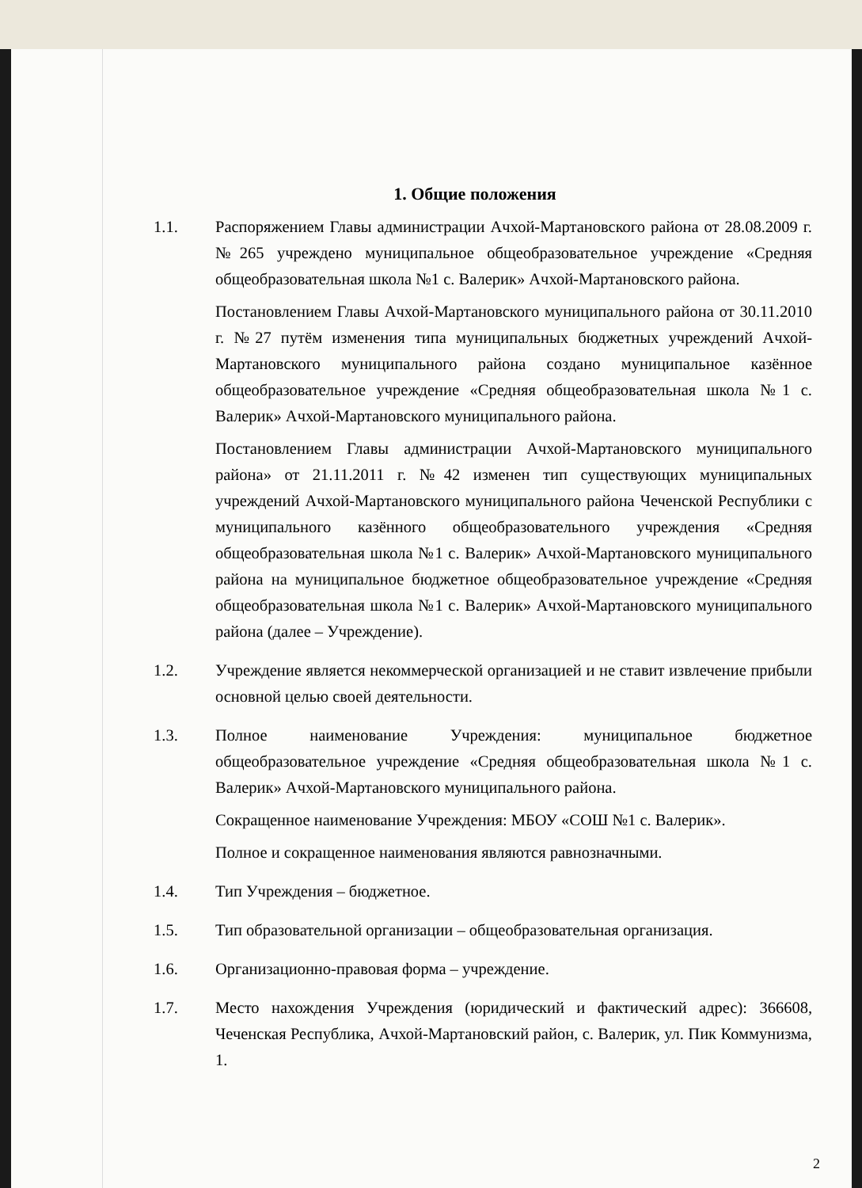1. Общие положения
1.1. Распоряжением Главы администрации Ачхой-Мартановского района от 28.08.2009 г. №265 учреждено муниципальное общеобразовательное учреждение «Средняя общеобразовательная школа №1 с. Валерик» Ачхой-Мартановского района.
Постановлением Главы Ачхой-Мартановского муниципального района от 30.11.2010 г. №27 путём изменения типа муниципальных бюджетных учреждений Ачхой-Мартановского муниципального района создано муниципальное казённое общеобразовательное учреждение «Средняя общеобразовательная школа №1 с. Валерик» Ачхой-Мартановского муниципального района.
Постановлением Главы администрации Ачхой-Мартановского муниципального района» от 21.11.2011 г. №42 изменен тип существующих муниципальных учреждений Ачхой-Мартановского муниципального района Чеченской Республики с муниципального казённого общеобразовательного учреждения «Средняя общеобразовательная школа №1 с. Валерик» Ачхой-Мартановского муниципального района на муниципальное бюджетное общеобразовательное учреждение «Средняя общеобразовательная школа №1 с. Валерик» Ачхой-Мартановского муниципального района (далее – Учреждение).
1.2. Учреждение является некоммерческой организацией и не ставит извлечение прибыли основной целью своей деятельности.
1.3. Полное наименование Учреждения: муниципальное бюджетное общеобразовательное учреждение «Средняя общеобразовательная школа №1 с. Валерик» Ачхой-Мартановского муниципального района.
Сокращенное наименование Учреждения: МБОУ «СОШ №1 с. Валерик».
Полное и сокращенное наименования являются равнозначными.
1.4. Тип Учреждения – бюджетное.
1.5. Тип образовательной организации – общеобразовательная организация.
1.6. Организационно-правовая форма – учреждение.
1.7. Место нахождения Учреждения (юридический и фактический адрес): 366608, Чеченская Республика, Ачхой-Мартановский район, с. Валерик, ул. Пик Коммунизма, 1.
2